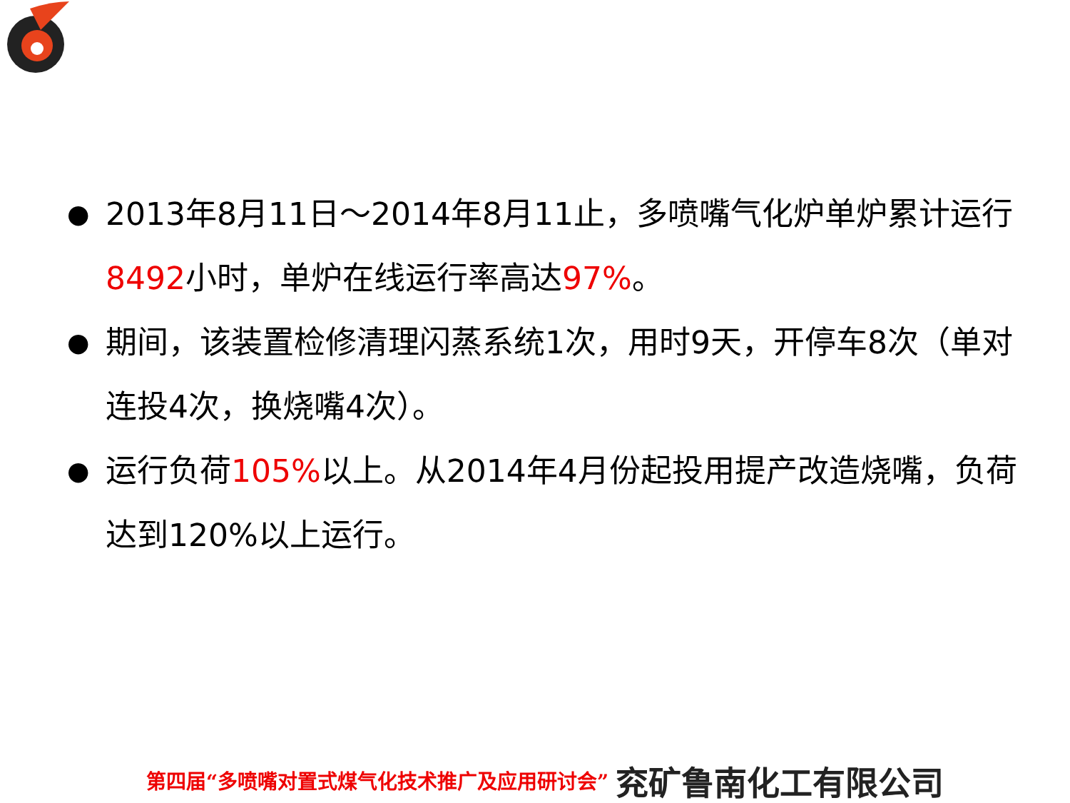● 2013年8月11日～2014年8月11止，多喷嘴气化炉单炉累计运行8492小时，单炉在线运行率高达97%。
● 期间，该装置检修清理闪蒸系统1次，用时9天，开停车8次（单对连投4次，换烧嘴4次）。
● 运行负荷105% 以上。从2014年4月份起投用提产改造烧嘴，负荷达到120%以上运行。
第四届“多喷嘴对置式煤气化技术推广及应用研讨会” 兖矿鲁南化工有限公司